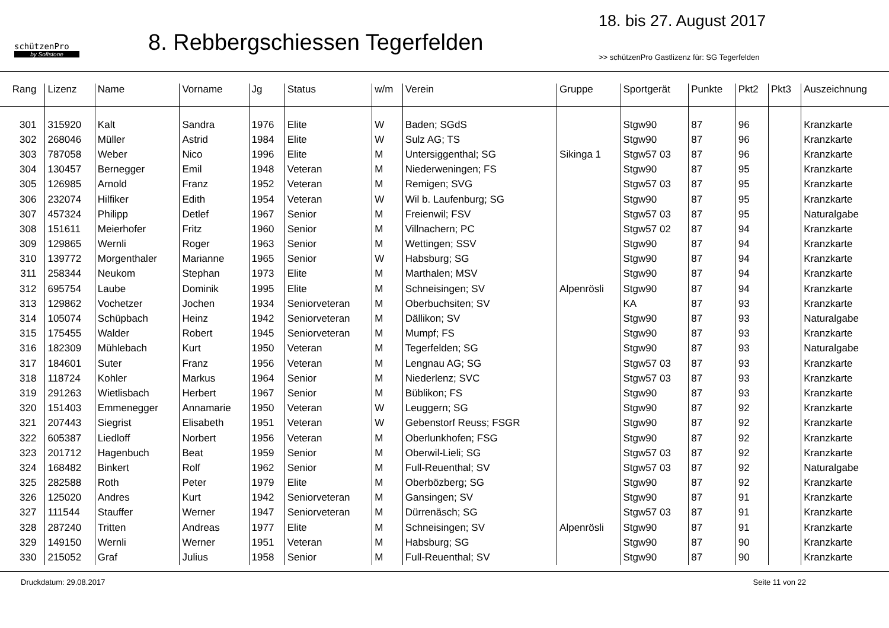schützenPro
by Softstone
8. Rebbergschiessen Tegerfelden
18. bis 27. August 2017
>> schützenPro Gastlizenz für: SG Tegerfelden
| Rang | Lizenz | Name | Vorname | Jg | Status | w/m | Verein | Gruppe | Sportgerät | Punkte | Pkt2 | Pkt3 | Auszeichnung |
| --- | --- | --- | --- | --- | --- | --- | --- | --- | --- | --- | --- | --- | --- |
| 301 | 315920 | Kalt | Sandra | 1976 | Elite | W | Baden; SGdS | | Stgw90 | 87 | 96 | | Kranzkarte |
| 302 | 268046 | Müller | Astrid | 1984 | Elite | W | Sulz AG; TS | | Stgw90 | 87 | 96 | | Kranzkarte |
| 303 | 787058 | Weber | Nico | 1996 | Elite | M | Untersiggenthal; SG | Sikinga 1 | Stgw57 03 | 87 | 96 | | Kranzkarte |
| 304 | 130457 | Bernegger | Emil | 1948 | Veteran | M | Niederweningen; FS | | Stgw90 | 87 | 95 | | Kranzkarte |
| 305 | 126985 | Arnold | Franz | 1952 | Veteran | M | Remigen; SVG | | Stgw57 03 | 87 | 95 | | Kranzkarte |
| 306 | 232074 | Hilfiker | Edith | 1954 | Veteran | W | Wil b. Laufenburg; SG | | Stgw90 | 87 | 95 | | Kranzkarte |
| 307 | 457324 | Philipp | Detlef | 1967 | Senior | M | Freienwil; FSV | | Stgw57 03 | 87 | 95 | | Naturalgabe |
| 308 | 151611 | Meierhofer | Fritz | 1960 | Senior | M | Villnachern; PC | | Stgw57 02 | 87 | 94 | | Kranzkarte |
| 309 | 129865 | Wernli | Roger | 1963 | Senior | M | Wettingen; SSV | | Stgw90 | 87 | 94 | | Kranzkarte |
| 310 | 139772 | Morgenthaler | Marianne | 1965 | Senior | W | Habsburg; SG | | Stgw90 | 87 | 94 | | Kranzkarte |
| 311 | 258344 | Neukom | Stephan | 1973 | Elite | M | Marthalen; MSV | | Stgw90 | 87 | 94 | | Kranzkarte |
| 312 | 695754 | Laube | Dominik | 1995 | Elite | M | Schneisingen; SV | Alpenrösli | Stgw90 | 87 | 94 | | Kranzkarte |
| 313 | 129862 | Vochetzer | Jochen | 1934 | Seniorveteran | M | Oberbuchsiten; SV | | KA | 87 | 93 | | Kranzkarte |
| 314 | 105074 | Schüpbach | Heinz | 1942 | Seniorveteran | M | Dällikon; SV | | Stgw90 | 87 | 93 | | Naturalgabe |
| 315 | 175455 | Walder | Robert | 1945 | Seniorveteran | M | Mumpf; FS | | Stgw90 | 87 | 93 | | Kranzkarte |
| 316 | 182309 | Mühlebach | Kurt | 1950 | Veteran | M | Tegerfelden; SG | | Stgw90 | 87 | 93 | | Naturalgabe |
| 317 | 184601 | Suter | Franz | 1956 | Veteran | M | Lengnau AG; SG | | Stgw57 03 | 87 | 93 | | Kranzkarte |
| 318 | 118724 | Kohler | Markus | 1964 | Senior | M | Niederlenz; SVC | | Stgw57 03 | 87 | 93 | | Kranzkarte |
| 319 | 291263 | Wietlisbach | Herbert | 1967 | Senior | M | Büblikon; FS | | Stgw90 | 87 | 93 | | Kranzkarte |
| 320 | 151403 | Emmenegger | Annamarie | 1950 | Veteran | W | Leuggern; SG | | Stgw90 | 87 | 92 | | Kranzkarte |
| 321 | 207443 | Siegrist | Elisabeth | 1951 | Veteran | W | Gebenstorf Reuss; FSGR | | Stgw90 | 87 | 92 | | Kranzkarte |
| 322 | 605387 | Liedloff | Norbert | 1956 | Veteran | M | Oberlunkhofen; FSG | | Stgw90 | 87 | 92 | | Kranzkarte |
| 323 | 201712 | Hagenbuch | Beat | 1959 | Senior | M | Oberwil-Lieli; SG | | Stgw57 03 | 87 | 92 | | Kranzkarte |
| 324 | 168482 | Binkert | Rolf | 1962 | Senior | M | Full-Reuenthal; SV | | Stgw57 03 | 87 | 92 | | Naturalgabe |
| 325 | 282588 | Roth | Peter | 1979 | Elite | M | Oberbözberg; SG | | Stgw90 | 87 | 92 | | Kranzkarte |
| 326 | 125020 | Andres | Kurt | 1942 | Seniorveteran | M | Gansingen; SV | | Stgw90 | 87 | 91 | | Kranzkarte |
| 327 | 111544 | Stauffer | Werner | 1947 | Seniorveteran | M | Dürrenäsch; SG | | Stgw57 03 | 87 | 91 | | Kranzkarte |
| 328 | 287240 | Tritten | Andreas | 1977 | Elite | M | Schneisingen; SV | Alpenrösli | Stgw90 | 87 | 91 | | Kranzkarte |
| 329 | 149150 | Wernli | Werner | 1951 | Veteran | M | Habsburg; SG | | Stgw90 | 87 | 90 | | Kranzkarte |
| 330 | 215052 | Graf | Julius | 1958 | Senior | M | Full-Reuenthal; SV | | Stgw90 | 87 | 90 | | Kranzkarte |
Druckdatum: 29.08.2017 Seite 11 von 22